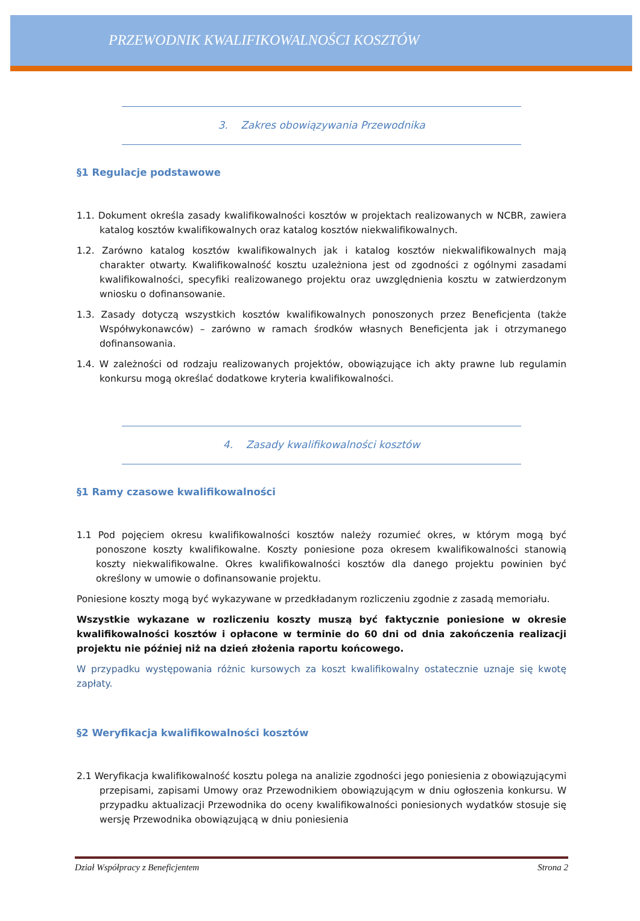PRZEWODNIK KWALIFIKOWALNOŚCI KOSZTÓW
3. Zakres obowiązywania Przewodnika
§1 Regulacje podstawowe
1.1. Dokument określa zasady kwalifikowalności kosztów w projektach realizowanych w NCBR, zawiera katalog kosztów kwalifikowalnych oraz katalog kosztów niekwalifikowalnych.
1.2. Zarówno katalog kosztów kwalifikowalnych jak i katalog kosztów niekwalifikowalnych mają charakter otwarty. Kwalifikowalność kosztu uzależniona jest od zgodności z ogólnymi zasadami kwalifikowalności, specyfiki realizowanego projektu oraz uwzględnienia kosztu w zatwierdzonym wniosku o dofinansowanie.
1.3. Zasady dotyczą wszystkich kosztów kwalifikowalnych ponoszonych przez Beneficjenta (także Współwykonawców) – zarówno w ramach środków własnych Beneficjenta jak i otrzymanego dofinansowania.
1.4. W zależności od rodzaju realizowanych projektów, obowiązujące ich akty prawne lub regulamin konkursu mogą określać dodatkowe kryteria kwalifikowalności.
4. Zasady kwalifikowalności kosztów
§1 Ramy czasowe kwalifikowalności
1.1 Pod pojęciem okresu kwalifikowalności kosztów należy rozumieć okres, w którym mogą być ponoszone koszty kwalifikowalne. Koszty poniesione poza okresem kwalifikowalności stanowią koszty niekwalifikowalne. Okres kwalifikowalności kosztów dla danego projektu powinien być określony w umowie o dofinansowanie projektu.
Poniesione koszty mogą być wykazywane w przedkładanym rozliczeniu zgodnie z zasadą memoriału.
Wszystkie wykazane w rozliczeniu koszty muszą być faktycznie poniesione w okresie kwalifikowalności kosztów i opłacone w terminie do 60 dni od dnia zakończenia realizacji projektu nie później niż na dzień złożenia raportu końcowego.
W przypadku występowania różnic kursowych za koszt kwalifikowalny ostatecznie uznaje się kwotę zapłaty.
§2 Weryfikacja kwalifikowalności kosztów
2.1 Weryfikacja kwalifikowalność kosztu polega na analizie zgodności jego poniesienia z obowiązującymi przepisami, zapisami Umowy oraz Przewodnikiem obowiązującym w dniu ogłoszenia konkursu. W przypadku aktualizacji Przewodnika do oceny kwalifikowalności poniesionych wydatków stosuje się wersję Przewodnika obowiązującą w dniu poniesienia
Dział Współpracy z Beneficjentem Strona 2